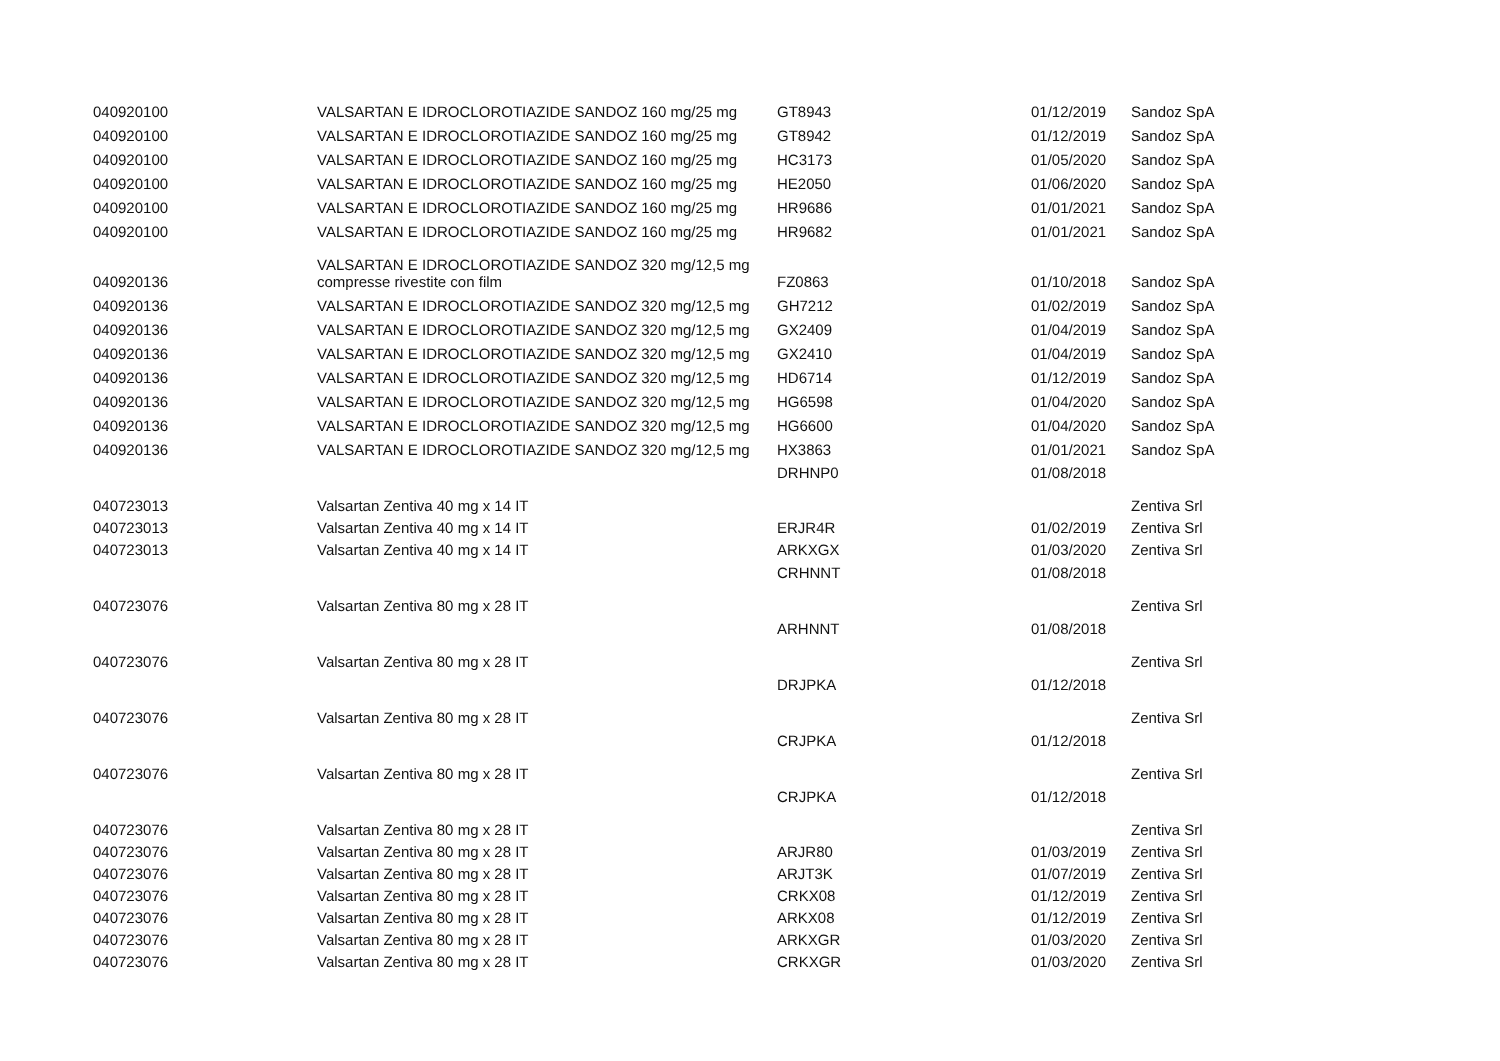| 040920100 | VALSARTAN E IDROCLOROTIAZIDE SANDOZ 160 mg/25 mg | GT8943 | 01/12/2019 | Sandoz SpA |
| 040920100 | VALSARTAN E IDROCLOROTIAZIDE SANDOZ 160 mg/25 mg | GT8942 | 01/12/2019 | Sandoz SpA |
| 040920100 | VALSARTAN E IDROCLOROTIAZIDE SANDOZ 160 mg/25 mg | HC3173 | 01/05/2020 | Sandoz SpA |
| 040920100 | VALSARTAN E IDROCLOROTIAZIDE SANDOZ 160 mg/25 mg | HE2050 | 01/06/2020 | Sandoz SpA |
| 040920100 | VALSARTAN E IDROCLOROTIAZIDE SANDOZ 160 mg/25 mg | HR9686 | 01/01/2021 | Sandoz SpA |
| 040920100 | VALSARTAN E IDROCLOROTIAZIDE SANDOZ 160 mg/25 mg | HR9682 | 01/01/2021 | Sandoz SpA |
| 040920136 | VALSARTAN E IDROCLOROTIAZIDE SANDOZ 320 mg/12,5 mg compresse rivestite con film | FZ0863 | 01/10/2018 | Sandoz SpA |
| 040920136 | VALSARTAN E IDROCLOROTIAZIDE SANDOZ 320 mg/12,5 mg | GH7212 | 01/02/2019 | Sandoz SpA |
| 040920136 | VALSARTAN E IDROCLOROTIAZIDE SANDOZ 320 mg/12,5 mg | GX2409 | 01/04/2019 | Sandoz SpA |
| 040920136 | VALSARTAN E IDROCLOROTIAZIDE SANDOZ 320 mg/12,5 mg | GX2410 | 01/04/2019 | Sandoz SpA |
| 040920136 | VALSARTAN E IDROCLOROTIAZIDE SANDOZ 320 mg/12,5 mg | HD6714 | 01/12/2019 | Sandoz SpA |
| 040920136 | VALSARTAN E IDROCLOROTIAZIDE SANDOZ 320 mg/12,5 mg | HG6598 | 01/04/2020 | Sandoz SpA |
| 040920136 | VALSARTAN E IDROCLOROTIAZIDE SANDOZ 320 mg/12,5 mg | HG6600 | 01/04/2020 | Sandoz SpA |
| 040920136 | VALSARTAN E IDROCLOROTIAZIDE SANDOZ 320 mg/12,5 mg | HX3863 | 01/01/2021 | Sandoz SpA |
| 040723013 | Valsartan Zentiva 40 mg x 14 IT | DRHNP0 | 01/08/2018 | Zentiva Srl |
| 040723013 | Valsartan Zentiva 40 mg x 14 IT | ERJR4R | 01/02/2019 | Zentiva Srl |
| 040723013 | Valsartan Zentiva 40 mg x 14 IT | ARKXGX | 01/03/2020 | Zentiva Srl |
| 040723076 | Valsartan Zentiva 80 mg x 28 IT | CRHNNT | 01/08/2018 | Zentiva Srl |
| 040723076 | Valsartan Zentiva 80 mg x 28 IT | ARHNNT | 01/08/2018 | Zentiva Srl |
| 040723076 | Valsartan Zentiva 80 mg x 28 IT | DRJPKA | 01/12/2018 | Zentiva Srl |
| 040723076 | Valsartan Zentiva 80 mg x 28 IT | CRJPKA | 01/12/2018 | Zentiva Srl |
| 040723076 | Valsartan Zentiva 80 mg x 28 IT | CRJPKA | 01/12/2018 | Zentiva Srl |
| 040723076 | Valsartan Zentiva 80 mg x 28 IT | ARJR80 | 01/03/2019 | Zentiva Srl |
| 040723076 | Valsartan Zentiva 80 mg x 28 IT | ARJT3K | 01/07/2019 | Zentiva Srl |
| 040723076 | Valsartan Zentiva 80 mg x 28 IT | CRKX08 | 01/12/2019 | Zentiva Srl |
| 040723076 | Valsartan Zentiva 80 mg x 28 IT | ARKX08 | 01/12/2019 | Zentiva Srl |
| 040723076 | Valsartan Zentiva 80 mg x 28 IT | ARKXGR | 01/03/2020 | Zentiva Srl |
| 040723076 | Valsartan Zentiva 80 mg x 28 IT | CRKXGR | 01/03/2020 | Zentiva Srl |